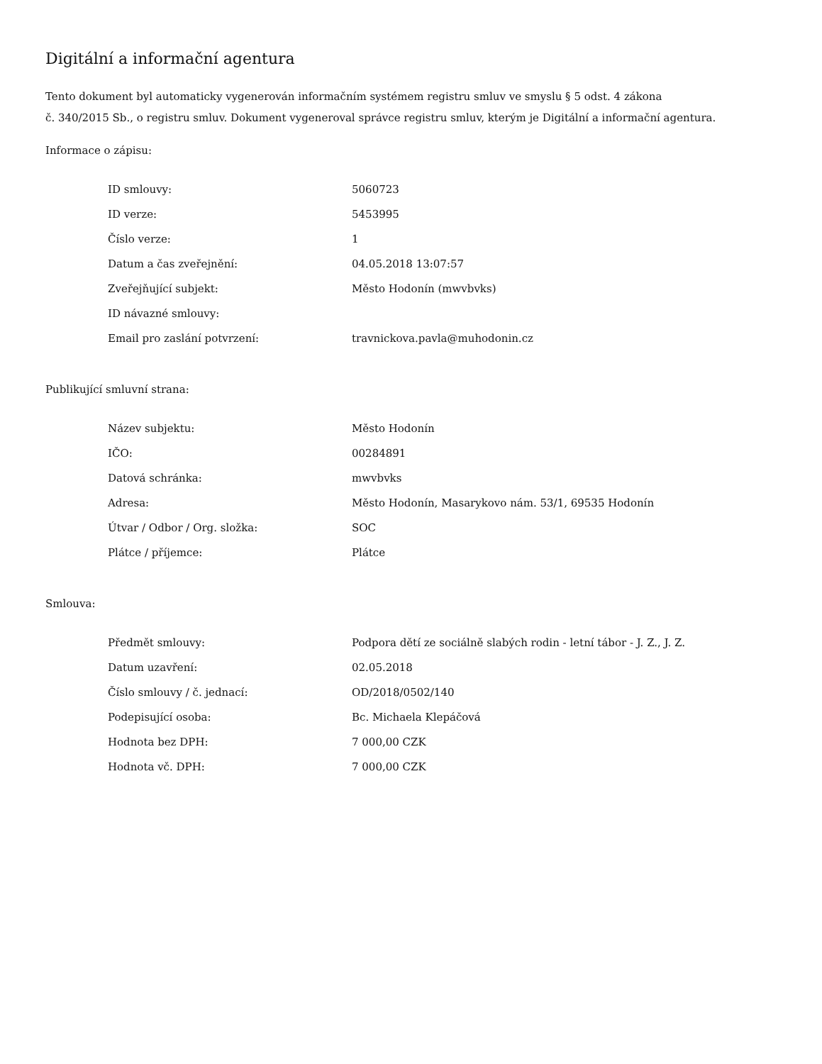Digitální a informační agentura
Tento dokument byl automaticky vygenerován informačním systémem registru smluv ve smyslu § 5 odst. 4 zákona
č. 340/2015 Sb., o registru smluv. Dokument vygeneroval správce registru smluv, kterým je Digitální a informační agentura.
Informace o zápisu:
| ID smlouvy: | 5060723 |
| ID verze: | 5453995 |
| Číslo verze: | 1 |
| Datum a čas zveřejnění: | 04.05.2018 13:07:57 |
| Zveřejňující subjekt: | Město Hodonín (mwvbvks) |
| ID návazné smlouvy: | |
| Email pro zaslání potvrzení: | travnickova.pavla@muhodonin.cz |
Publikující smluvní strana:
| Název subjektu: | Město Hodonín |
| IČO: | 00284891 |
| Datová schránka: | mwvbvks |
| Adresa: | Město Hodonín, Masarykovo nám. 53/1, 69535 Hodonín |
| Útvar / Odbor / Org. složka: | SOC |
| Plátce / příjemce: | Plátce |
Smlouva:
| Předmět smlouvy: | Podpora dětí ze sociálně slabých rodin - letní tábor - J. Z., J. Z. |
| Datum uzavření: | 02.05.2018 |
| Číslo smlouvy / č. jednací: | OD/2018/0502/140 |
| Podepisující osoba: | Bc. Michaela Klepáčová |
| Hodnota bez DPH: | 7 000,00 CZK |
| Hodnota vč. DPH: | 7 000,00 CZK |